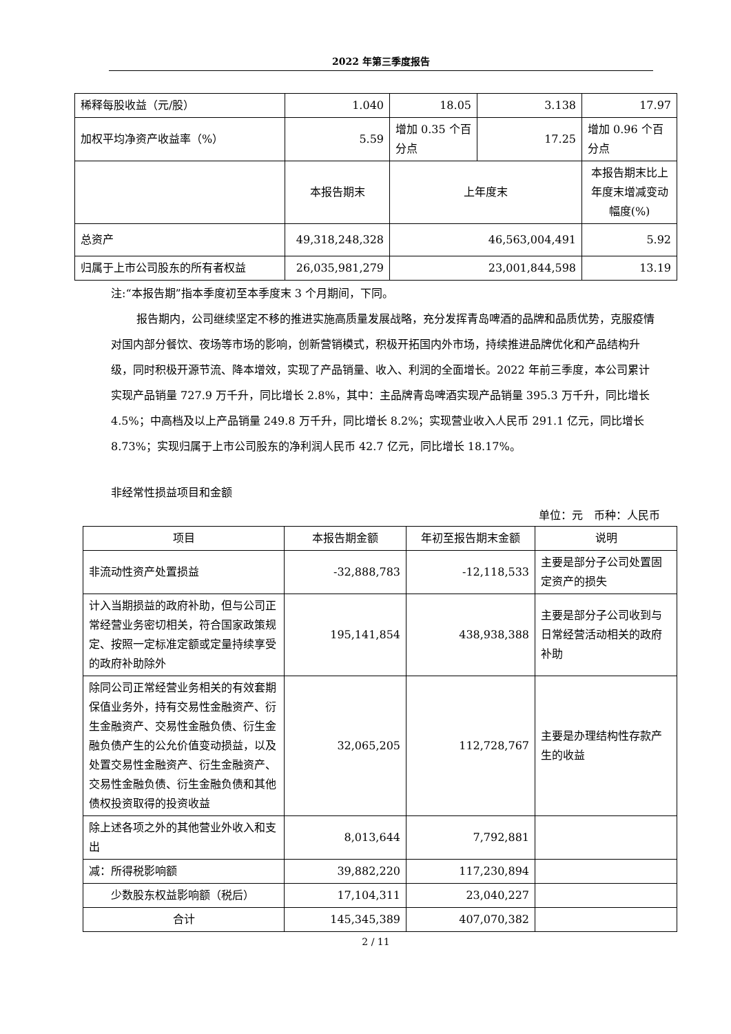2022 年第三季度报告
| 稀释每股收益（元/股） | 1.040 | 18.05 | 3.138 | 17.97 |
| 加权平均净资产收益率（%） | 5.59 | 增加 0.35 个百分点 | 17.25 | 增加 0.96 个百分点 |
| | 本报告期末 | 上年度末 | | 本报告期末比上年度末增减变动幅度(%) |
| 总资产 | 49,318,248,328 | 46,563,004,491 | | 5.92 |
| 归属于上市公司股东的所有者权益 | 26,035,981,279 | 23,001,844,598 | | 13.19 |
注:“本报告期”指本季度初至本季度末 3 个月期间，下同。
报告期内，公司继续坚定不移的推进实施高质量发展战略，充分发挥青岛啤酒的品牌和品质优势，克服疫情对国内部分餐饮、夜场等市场的影响，创新营销模式，积极开拓国内外市场，持续推进品牌优化和产品结构升级，同时积极开源节流、降本增效，实现了产品销量、收入、利润的全面增长。2022 年前三季度，本公司累计实现产品销量 727.9 万千升，同比增长 2.8%，其中：主品牌青岛啤酒实现产品销量 395.3 万千升，同比增长 4.5%；中高档及以上产品销量 249.8 万千升，同比增长 8.2%；实现营业收入人民币 291.1 亿元，同比增长 8.73%；实现归属于上市公司股东的净利润人民币 42.7 亿元，同比增长 18.17%。
非经常性损益项目和金额
单位：元　币种：人民币
| 项目 | 本报告期金额 | 年初至报告期末金额 | 说明 |
| --- | --- | --- | --- |
| 非流动性资产处置损益 | -32,888,783 | -12,118,533 | 主要是部分子公司处置固定资产的损失 |
| 计入当期损益的政府补助，但与公司正常经营业务密切相关，符合国家政策规定、按照一定标准定额或定量持续享受的政府补助除外 | 195,141,854 | 438,938,388 | 主要是部分子公司收到与日常经营活动相关的政府补助 |
| 除同公司正常经营业务相关的有效套期保值业务外，持有交易性金融资产、衍生金融资产、交易性金融负债、衍生金融负债产生的公允价值变动损益，以及处置交易性金融资产、衍生金融资产、交易性金融负债、衍生金融负债和其他债权投资取得的投资收益 | 32,065,205 | 112,728,767 | 主要是办理结构性存款产生的收益 |
| 除上述各项之外的其他营业外收入和支出 | 8,013,644 | 7,792,881 | |
| 减：所得税影响额 | 39,882,220 | 117,230,894 | |
| 少数股东权益影响额（税后） | 17,104,311 | 23,040,227 | |
| 合计 | 145,345,389 | 407,070,382 | |
2 / 11